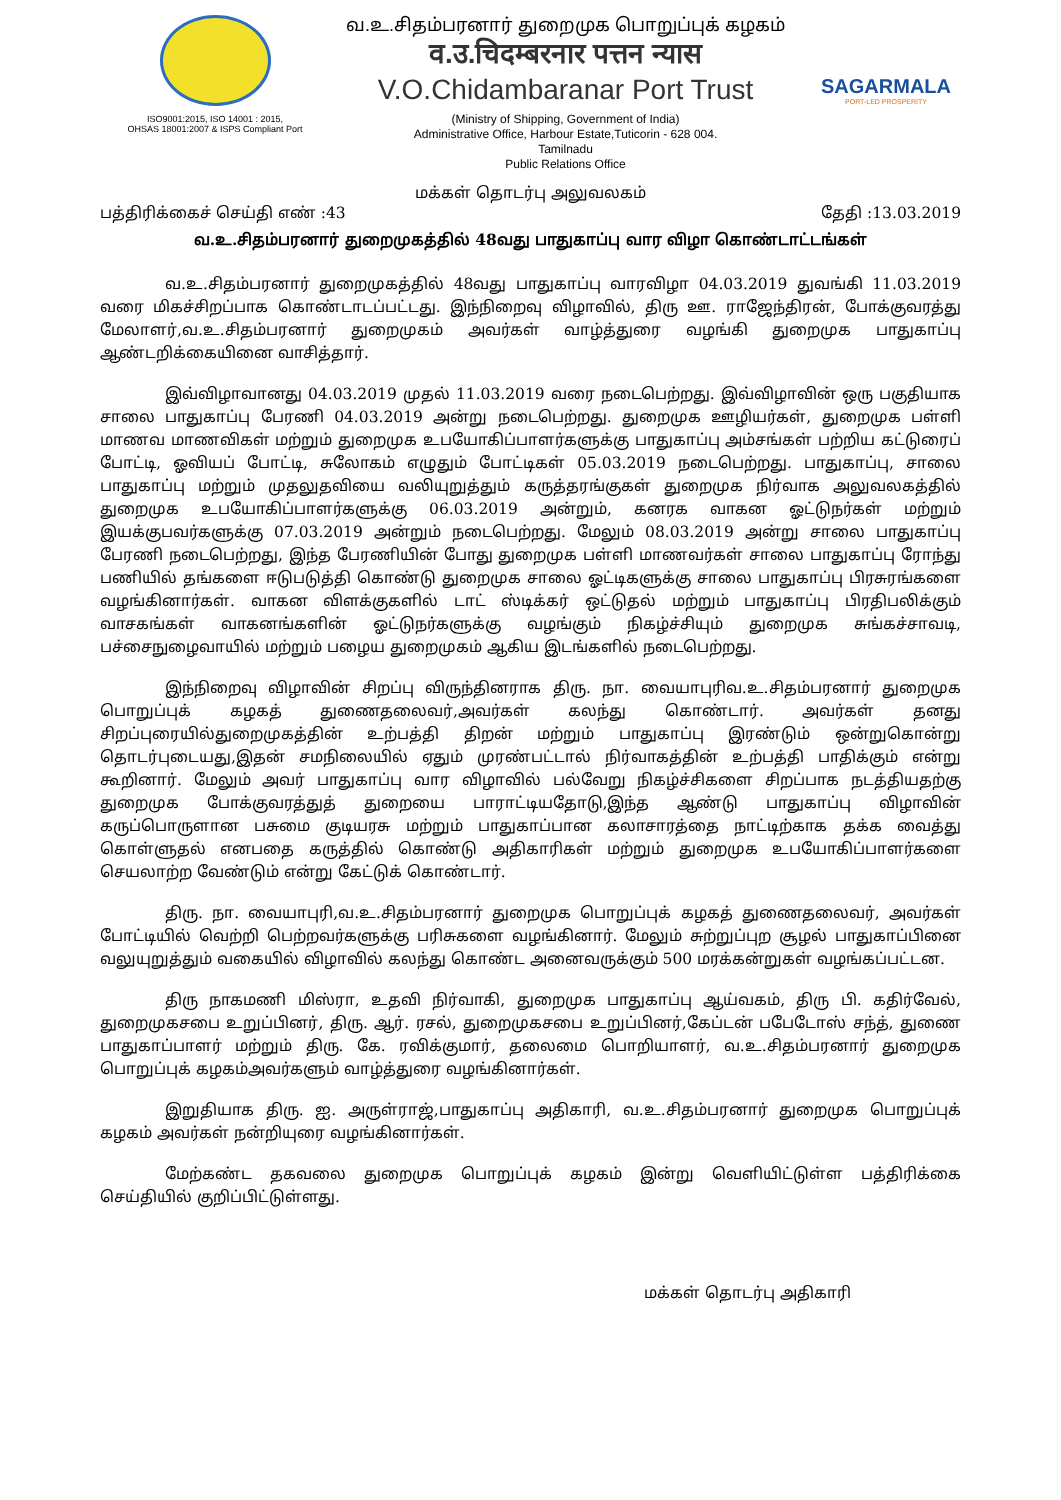ISO9001:2015, ISO 14001 : 2015,
OHSAS 18001:2007 & ISPS Compliant Port
வ.உ.சிதம்பரனார் துறைமுக பொறுப்புக் கழகம்
व.उ.चिदम्बरनार पत्तन न्यास
V.O.Chidambaranar Port Trust
(Ministry of Shipping, Government of India)
Administrative Office, Harbour Estate,Tuticorin - 628 004.
Tamilnadu
Public Relations Office
SAGARMALA
PORT-LED PROSPERITY
மக்கள் தொடர்பு அலுவலகம்
பத்திரிக்கைச் செய்தி எண் :43 தேதி :13.03.2019
வ.உ.சிதம்பரனார் துறைமுகத்தில் 48வது பாதுகாப்பு வார விழா கொண்டாட்டங்கள்
வ.உ.சிதம்பரனார் துறைமுகத்தில் 48வது பாதுகாப்பு வாரவிழா 04.03.2019 துவங்கி 11.03.2019 வரை மிகச்சிறப்பாக கொண்டாடப்பட்டது. இந்நிறைவு விழாவில், திரு ஊ. ராஜேந்திரன், போக்குவரத்து மேலாளர்,வ.உ.சிதம்பரனார் துறைமுகம் அவர்கள் வாழ்த்துரை வழங்கி துறைமுக பாதுகாப்பு ஆண்டறிக்கையினை வாசித்தார்.
இவ்விழாவானது 04.03.2019 முதல் 11.03.2019 வரை நடைபெற்றது. இவ்விழாவின் ஒரு பகுதியாக சாலை பாதுகாப்பு பேரணி 04.03.2019 அன்று நடைபெற்றது. துறைமுக ஊழியர்கள், துறைமுக பள்ளி மாணவ மாணவிகள் மற்றும் துறைமுக உபயோகிப்பாளர்களுக்கு பாதுகாப்பு அம்சங்கள் பற்றிய கட்டுரைப் போட்டி, ஓவியப் போட்டி, சுலோகம் எழுதும் போட்டிகள் 05.03.2019 நடைபெற்றது. பாதுகாப்பு, சாலை பாதுகாப்பு மற்றும் முதலுதவியை வலியுறுத்தும் கருத்தரங்குகள் துறைமுக நிர்வாக அலுவலகத்தில் துறைமுக உபயோகிப்பாளர்களுக்கு 06.03.2019 அன்றும், கனரக வாகன ஓட்டுநர்கள் மற்றும் இயக்குபவர்களுக்கு 07.03.2019 அன்றும் நடைபெற்றது. மேலும் 08.03.2019 அன்று சாலை பாதுகாப்பு பேரணி நடைபெற்றது, இந்த பேரணியின் போது துறைமுக பள்ளி மாணவர்கள் சாலை பாதுகாப்பு ரோந்து பணியில் தங்களை ஈடுபடுத்தி கொண்டு துறைமுக சாலை ஓட்டிகளுக்கு சாலை பாதுகாப்பு பிரசுரங்களை வழங்கினார்கள். வாகன விளக்குகளில் டாட் ஸ்டிக்கர் ஒட்டுதல் மற்றும் பாதுகாப்பு பிரதிபலிக்கும் வாசகங்கள் வாகனங்களின் ஓட்டுநர்களுக்கு வழங்கும் நிகழ்ச்சியும் துறைமுக சுங்கச்சாவடி, பச்சைநுழைவாயில் மற்றும் பழைய துறைமுகம் ஆகிய இடங்களில் நடைபெற்றது.
இந்நிறைவு விழாவின் சிறப்பு விருந்தினராக திரு. நா. வையாபுரிவ.உ.சிதம்பரனார் துறைமுக பொறுப்புக் கழகத் துணைதலைவர்,அவர்கள் கலந்து கொண்டார். அவர்கள் தனது சிறப்புரையில்துறைமுகத்தின் உற்பத்தி திறன் மற்றும் பாதுகாப்பு இரண்டும் ஒன்றுகொன்று தொடர்புடையது,இதன் சமநிலையில் ஏதும் முரண்பட்டால் நிர்வாகத்தின் உற்பத்தி பாதிக்கும் என்று கூறினார். மேலும் அவர் பாதுகாப்பு வார விழாவில் பல்வேறு நிகழ்ச்சிகளை சிறப்பாக நடத்தியதற்கு துறைமுக போக்குவரத்துத் துறையை பாராட்டியதோடு,இந்த ஆண்டு பாதுகாப்பு விழாவின் கருப்பொருளான பசுமை குடியரசு மற்றும் பாதுகாப்பான கலாசாரத்தை நாட்டிற்காக தக்க வைத்து கொள்ளுதல் எனபதை கருத்தில் கொண்டு அதிகாரிகள் மற்றும் துறைமுக உபயோகிப்பாளர்களை செயலாற்ற வேண்டும் என்று கேட்டுக் கொண்டார்.
திரு. நா. வையாபுரி,வ.உ.சிதம்பரனார் துறைமுக பொறுப்புக் கழகத் துணைதலைவர், அவர்கள் போட்டியில் வெற்றி பெற்றவர்களுக்கு பரிசுகளை வழங்கினார். மேலும் சுற்றுப்புற சூழல் பாதுகாப்பினை வலுயுறுத்தும் வகையில் விழாவில் கலந்து கொண்ட அனைவருக்கும் 500 மரக்கன்றுகள் வழங்கப்பட்டன.
திரு நாகமணி மிஸ்ரா, உதவி நிர்வாகி, துறைமுக பாதுகாப்பு ஆய்வகம், திரு பி. கதிர்வேல், துறைமுகசபை உறுப்பினர், திரு. ஆர். ரசல், துறைமுகசபை உறுப்பினர்,கேப்டன் பபேடோஸ் சந்த், துணை பாதுகாப்பாளர் மற்றும் திரு. கே. ரவிக்குமார், தலைமை பொறியாளர், வ.உ.சிதம்பரனார் துறைமுக பொறுப்புக் கழகம்அவர்களும் வாழ்த்துரை வழங்கினார்கள்.
இறுதியாக திரு. ஐ. அருள்ராஜ்,பாதுகாப்பு அதிகாரி, வ.உ.சிதம்பரனார் துறைமுக பொறுப்புக் கழகம் அவர்கள் நன்றியுரை வழங்கினார்கள்.
மேற்கண்ட தகவலை துறைமுக பொறுப்புக் கழகம் இன்று வெளியிட்டுள்ள பத்திரிக்கை செய்தியில் குறிப்பிட்டுள்ளது.
மக்கள் தொடர்பு அதிகாரி